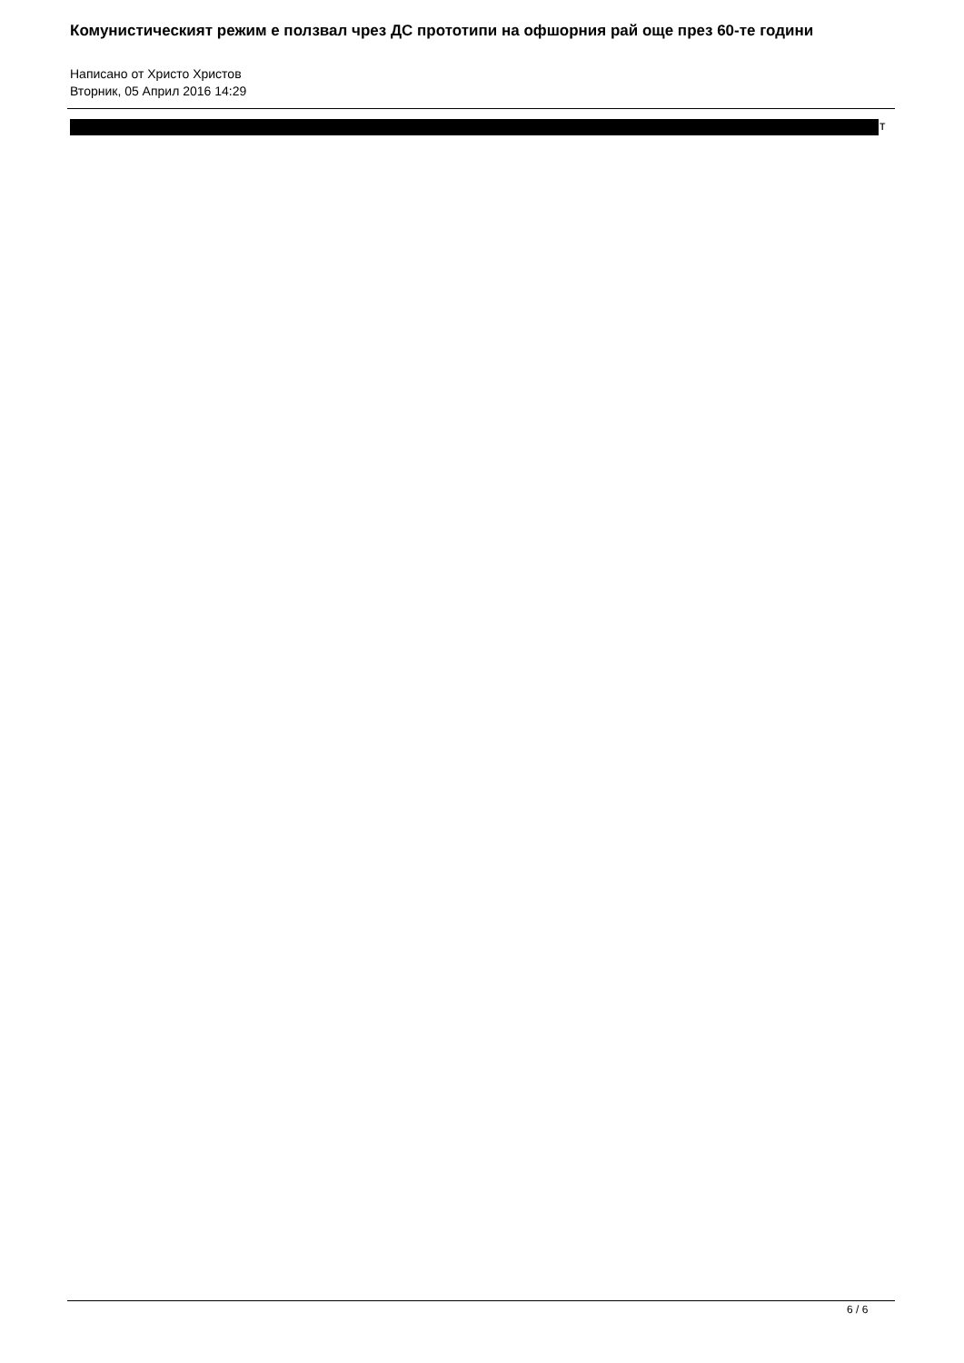Комунистическият режим е ползвал чрез ДС прототипи на офшорния рай още през 60-те години
Написано от Христо Христов
Вторник, 05 Април 2016 14:29
т
6 / 6